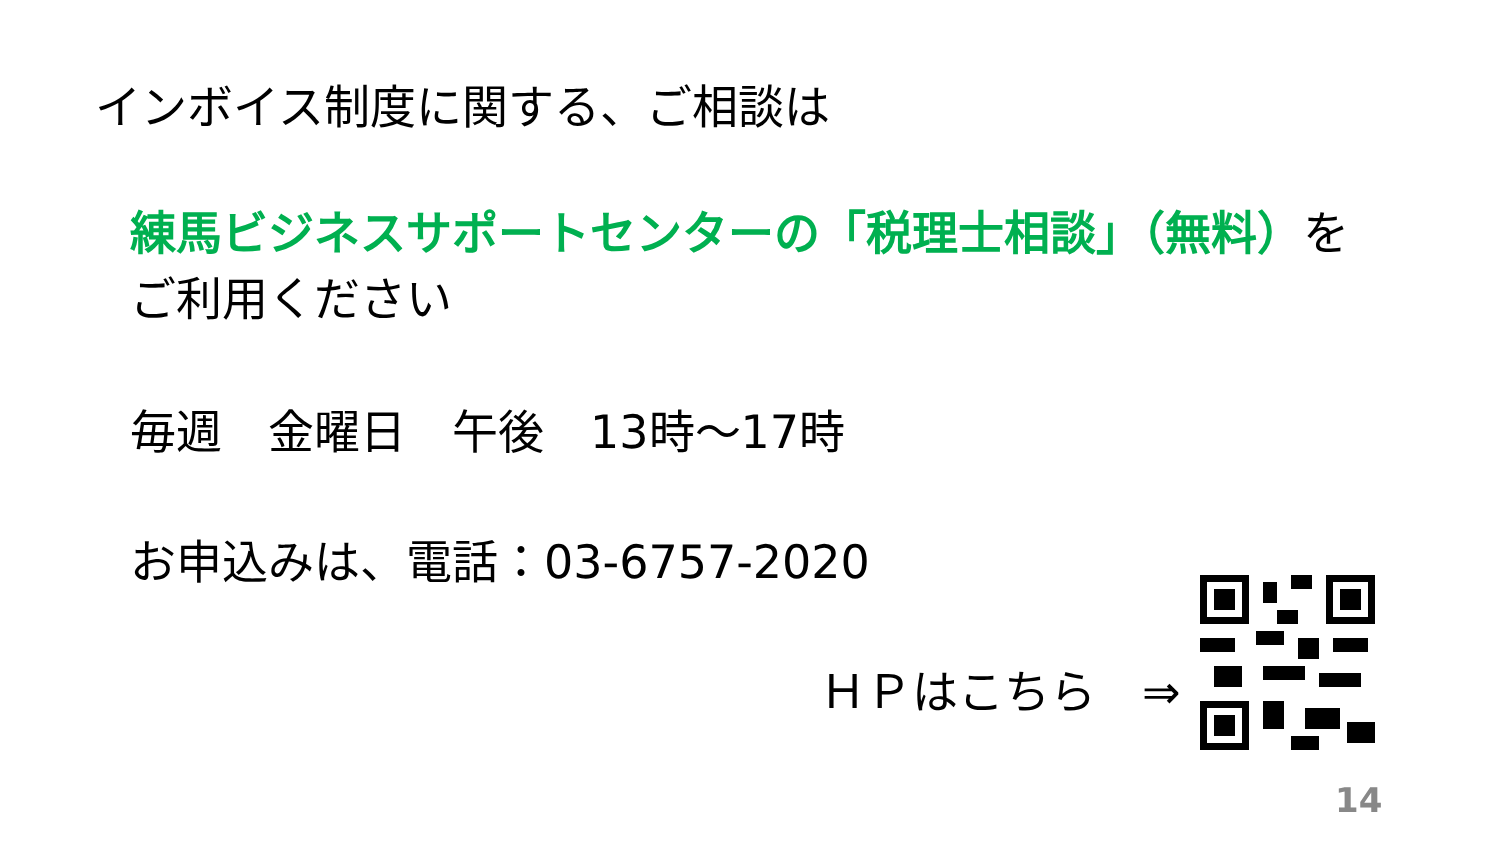インボイス制度に関する、ご相談は
練馬ビジネスサポートセンターの「税理士相談」（無料）を
ご利用ください
毎週　金曜日　午後　13時～17時
お申込みは、電話：03-6757-2020
ＨＰはこちら　⇒
14